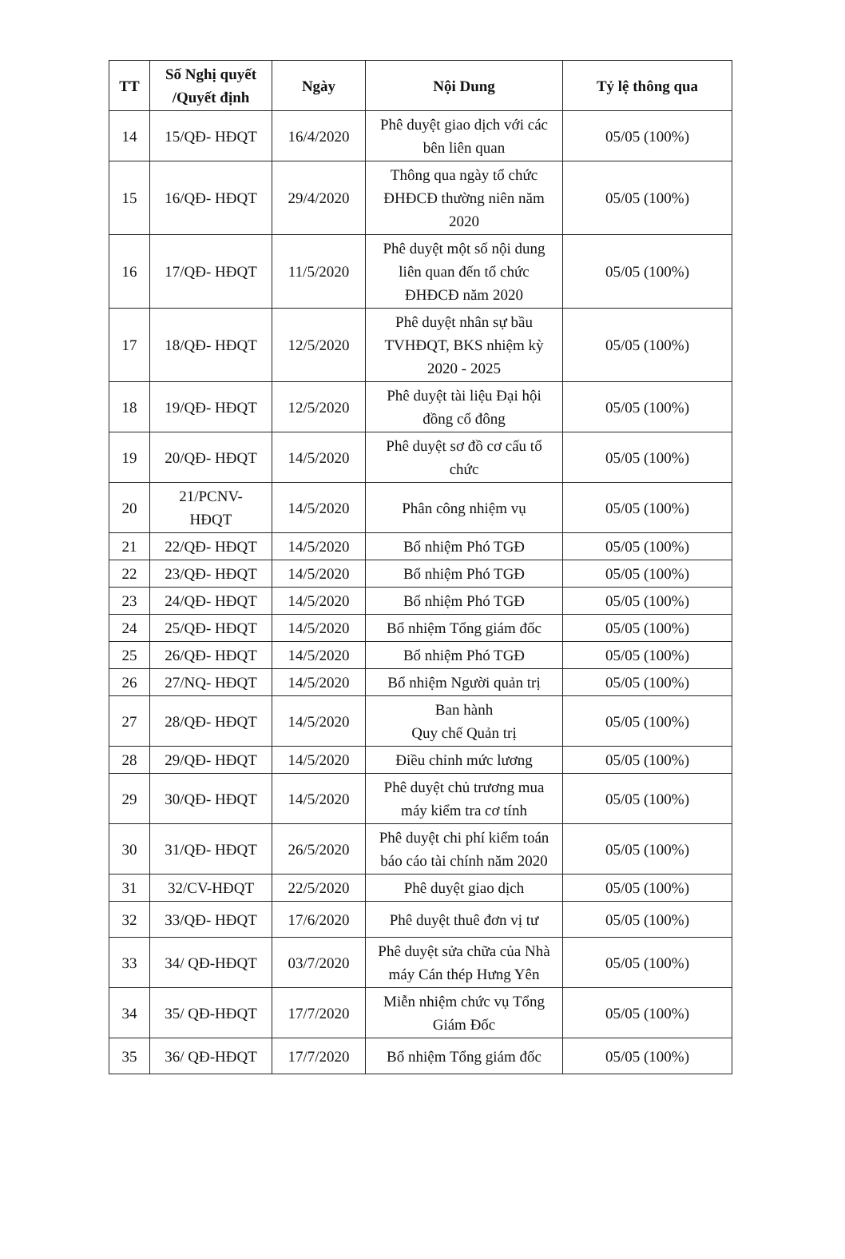| TT | Số Nghị quyết /Quyết định | Ngày | Nội Dung | Tỷ lệ thông qua |
| --- | --- | --- | --- | --- |
| 14 | 15/QĐ- HĐQT | 16/4/2020 | Phê duyệt giao dịch với các bên liên quan | 05/05 (100%) |
| 15 | 16/QĐ- HĐQT | 29/4/2020 | Thông qua ngày tổ chức ĐHĐCĐ thường niên năm 2020 | 05/05 (100%) |
| 16 | 17/QĐ- HĐQT | 11/5/2020 | Phê duyệt một số nội dung liên quan đến tổ chức ĐHĐCĐ năm 2020 | 05/05 (100%) |
| 17 | 18/QĐ- HĐQT | 12/5/2020 | Phê duyệt nhân sự bầu TVHĐQT, BKS nhiệm kỳ 2020 - 2025 | 05/05 (100%) |
| 18 | 19/QĐ- HĐQT | 12/5/2020 | Phê duyệt tài liệu Đại hội đồng cổ đông | 05/05 (100%) |
| 19 | 20/QĐ- HĐQT | 14/5/2020 | Phê duyệt sơ đồ cơ cấu tổ chức | 05/05 (100%) |
| 20 | 21/PCNV- HĐQT | 14/5/2020 | Phân công nhiệm vụ | 05/05 (100%) |
| 21 | 22/QĐ- HĐQT | 14/5/2020 | Bổ nhiệm Phó TGĐ | 05/05 (100%) |
| 22 | 23/QĐ- HĐQT | 14/5/2020 | Bổ nhiệm Phó TGĐ | 05/05 (100%) |
| 23 | 24/QĐ- HĐQT | 14/5/2020 | Bổ nhiệm Phó TGĐ | 05/05 (100%) |
| 24 | 25/QĐ- HĐQT | 14/5/2020 | Bổ nhiệm Tổng giám đốc | 05/05 (100%) |
| 25 | 26/QĐ- HĐQT | 14/5/2020 | Bổ nhiệm Phó TGĐ | 05/05 (100%) |
| 26 | 27/NQ- HĐQT | 14/5/2020 | Bổ nhiệm Người quản trị | 05/05 (100%) |
| 27 | 28/QĐ- HĐQT | 14/5/2020 | Ban hành Quy chế Quản trị | 05/05 (100%) |
| 28 | 29/QĐ- HĐQT | 14/5/2020 | Điều chỉnh mức lương | 05/05 (100%) |
| 29 | 30/QĐ- HĐQT | 14/5/2020 | Phê duyệt chủ trương mua máy kiểm tra cơ tính | 05/05 (100%) |
| 30 | 31/QĐ- HĐQT | 26/5/2020 | Phê duyệt chi phí kiểm toán báo cáo tài chính năm 2020 | 05/05 (100%) |
| 31 | 32/CV-HĐQT | 22/5/2020 | Phê duyệt giao dịch | 05/05 (100%) |
| 32 | 33/QĐ- HĐQT | 17/6/2020 | Phê duyệt thuê đơn vị tư | 05/05 (100%) |
| 33 | 34/ QĐ-HĐQT | 03/7/2020 | Phê duyệt sửa chữa của Nhà máy Cán thép Hưng Yên | 05/05 (100%) |
| 34 | 35/ QĐ-HĐQT | 17/7/2020 | Miễn nhiệm chức vụ Tổng Giám Đốc | 05/05 (100%) |
| 35 | 36/ QĐ-HĐQT | 17/7/2020 | Bổ nhiệm Tổng giám đốc | 05/05 (100%) |